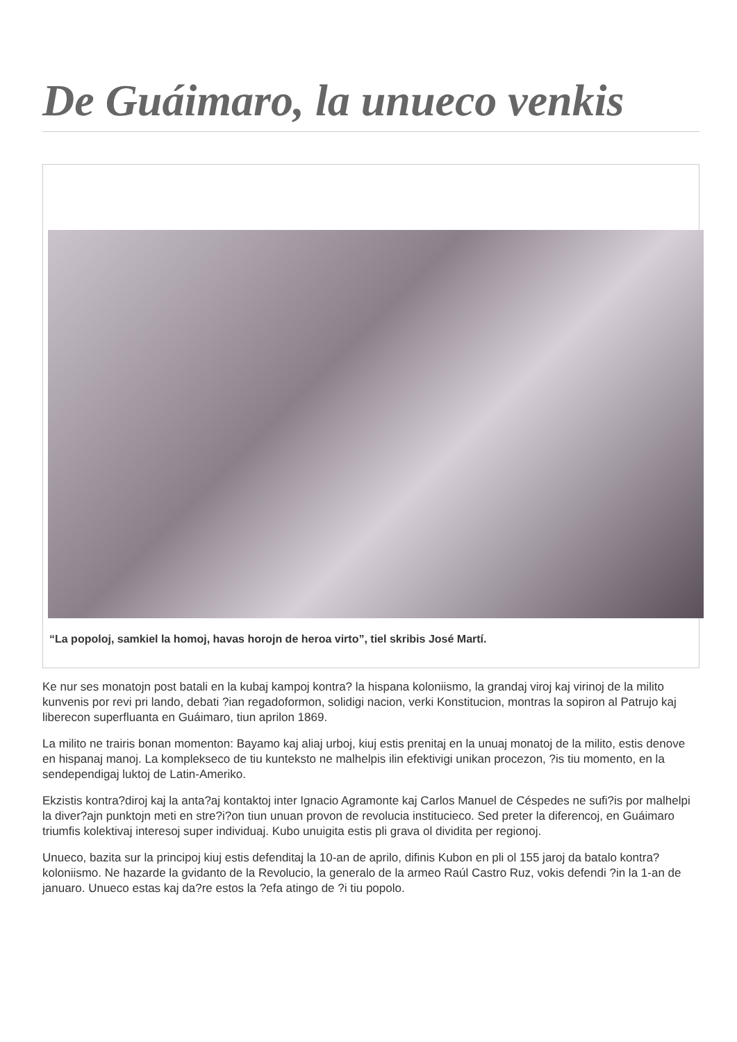De Guáimaro, la unueco venkis
“La popoloj, samkiel la homoj, havas horojn de heroa virto”, tiel skribis José Martí.
Ke nur ses monatojn post batali en la kubaj kampoj kontra? la hispana koloniismo, la grandaj viroj kaj virinoj de la milito kunvenis por revi pri lando, debati ?ian regadoformon, solidigi nacion, verki Konstitucion, montras la sopiron al Patrujo kaj liberecon superfluanta en Guáimaro, tiun aprilon 1869.
La milito ne trairis bonan momenton: Bayamo kaj aliaj urboj, kiuj estis prenitaj en la unuaj monatoj de la milito, estis denove en hispanaj manoj. La komplekseco de tiu kunteksto ne malhelpis ilin efektivigi unikan procezon, ?is tiu momento, en la sendependigaj luktoj de Latin-Ameriko.
Ekzistis kontra?diroj kaj la anta?aj kontaktoj inter Ignacio Agramonte kaj Carlos Manuel de Céspedes ne sufi?is por malhelpi la diver?ajn punktojn meti en stre?i?on tiun unuan provon de revolucia institucieco. Sed preter la diferencoj, en Guáimaro triumfis kolektivaj interesoj super individuaj. Kubo unuigita estis pli grava ol dividita per regionoj.
Unueco, bazita sur la principoj kiuj estis defenditaj la 10-an de aprilo, difinis Kubon en pli ol 155 jaroj da batalo kontra? koloniismo. Ne hazarde la gvidanto de la Revolucio, la generalo de la armeo Raúl Castro Ruz, vokis defendi ?in la 1-an de januaro. Unueco estas kaj da?re estos la ?efa atingo de ?i tiu popolo.